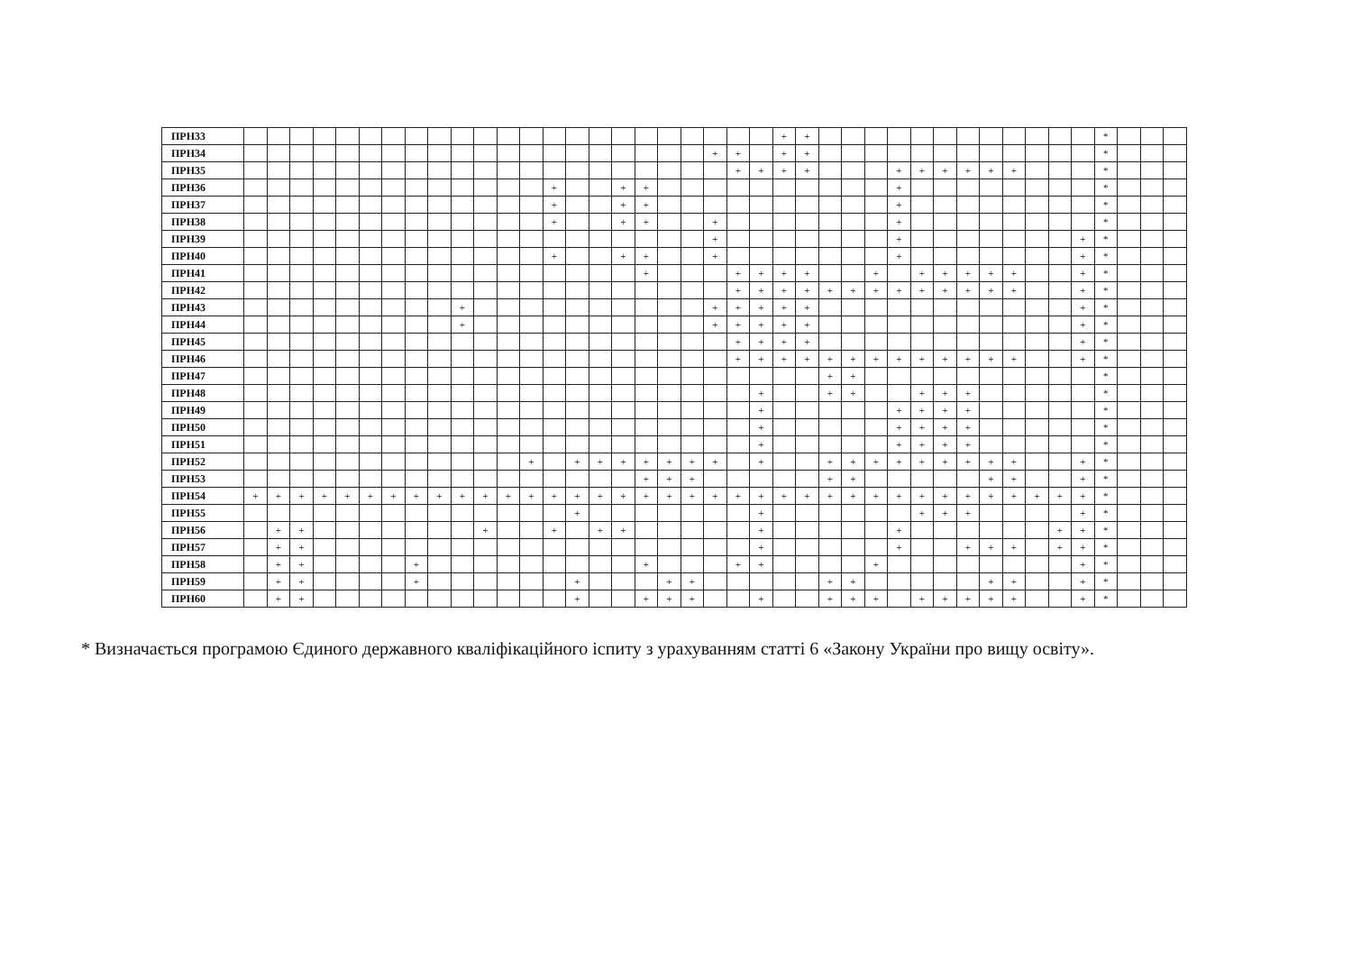| ПРН33 | | | | | | | | | | | | | | | | | | | | | | | | + | + | | | | | | | | | | | | | * | | | |
| ПРН34 | | | | | | | | | | | | | | | | | | | | | + | + | | + | + | | | | | | | | | | | | | * | | | |
| ПРН35 | | | | | | | | | | | | | | | | | | | | | | + | + | + | + | | | | + | + | + | + | + | + | | | | * | | | |
| ПРН36 | | | | | | | | | | | | | | + | | | + | + | | | | | | | | | | | + | | | | | | | | | * | | | |
| ПРН37 | | | | | | | | | | | | | | + | | | + | + | | | | | | | | | | | + | | | | | | | | | * | | | |
| ПРН38 | | | | | | | | | | | | | | + | | | + | + | | | + | | | | | | | | + | | | | | | | | | * | | | |
| ПРН39 | | | | | | | | | | | | | | | | | | | | | + | | | | | | | | + | | | | | | | | + | * | | | |
| ПРН40 | | | | | | | | | | | | | | + | | | + | + | | | + | | | | | | | | + | | | | | | | | + | * | | | |
| ПРН41 | | | | | | | | | | | | | | | | | | + | | | | + | + | + | + | | | + | | + | + | + | + | + | | | + | * | | | |
| ПРН42 | | | | | | | | | | | | | | | | | | | | | | + | + | + | + | + | + | + | + | + | + | + | + | + | | | + | * | | | |
| ПРН43 | | | | | | | | | | + | | | | | | | | | | | + | + | + | + | + | | | | | | | | | | | | + | * | | | |
| ПРН44 | | | | | | | | | | + | | | | | | | | | | | + | + | + | + | + | | | | | | | | | | | | + | * | | | |
| ПРН45 | | | | | | | | | | | | | | | | | | | | | | + | + | + | + | | | | | | | | | | | | + | * | | | |
| ПРН46 | | | | | | | | | | | | | | | | | | | | | | + | + | + | + | + | + | + | + | + | + | + | + | + | | | + | * | | | |
| ПРН47 | | | | | | | | | | | | | | | | | | | | | | | | | | + | + | | | | | | | | | | | * | | | |
| ПРН48 | | | | | | | | | | | | | | | | | | | | | | | + | | | + | + | | | + | + | + | | | | | | * | | | |
| ПРН49 | | | | | | | | | | | | | | | | | | | | | | | + | | | | | | + | + | + | + | | | | | | * | | | |
| ПРН50 | | | | | | | | | | | | | | | | | | | | | | | + | | | | | | + | + | + | + | | | | | | * | | | |
| ПРН51 | | | | | | | | | | | | | | | | | | | | | | | + | | | | | | + | + | + | + | | | | | | * | | | |
| ПРН52 | | | | | | | | | | | | | + | | + | + | + | + | + | + | + | | + | | | + | + | + | + | + | + | + | + | + | | | + | * | | | |
| ПРН53 | | | | | | | | | | | | | | | | | | + | + | + | | | | | | + | + | | | | | | + | + | | | + | * | | | |
| ПРН54 | + | + | + | + | + | + | + | + | + | + | + | + | + | + | + | + | + | + | + | + | + | + | + | + | + | + | + | + | + | + | + | + | + | + | + | + | + | * | | | |
| ПРН55 | | | | | | | | | | | | | | | + | | | | | | | | + | | | | | | | + | + | + | | | | | + | * | | | |
| ПРН56 | | + | + | | | | | | | | + | | | + | | + | + | | | | | | + | | | | | | + | | | | | | | + | + | * | | | |
| ПРН57 | | + | + | | | | | | | | | | | | | | | | | | | | + | | | | | | + | | | + | + | + | | + | + | * | | | |
| ПРН58 | | + | + | | | | | + | | | | | | | | | | + | | | | + | + | | | | | + | | | | | | | | | + | * | | | |
| ПРН59 | | + | + | | | | | + | | | | | | | + | | | | + | + | | | | | | + | + | | | | | | + | + | | | + | * | | | |
| ПРН60 | | + | + | | | | | | | | | | | | + | | | + | + | + | | | + | | | + | + | + | | + | + | + | + | + | | | + | * | | | |
* Визначається програмою Єдиного державного кваліфікаційного іспиту з урахуванням статті 6 «Закону України про вищу освіту».